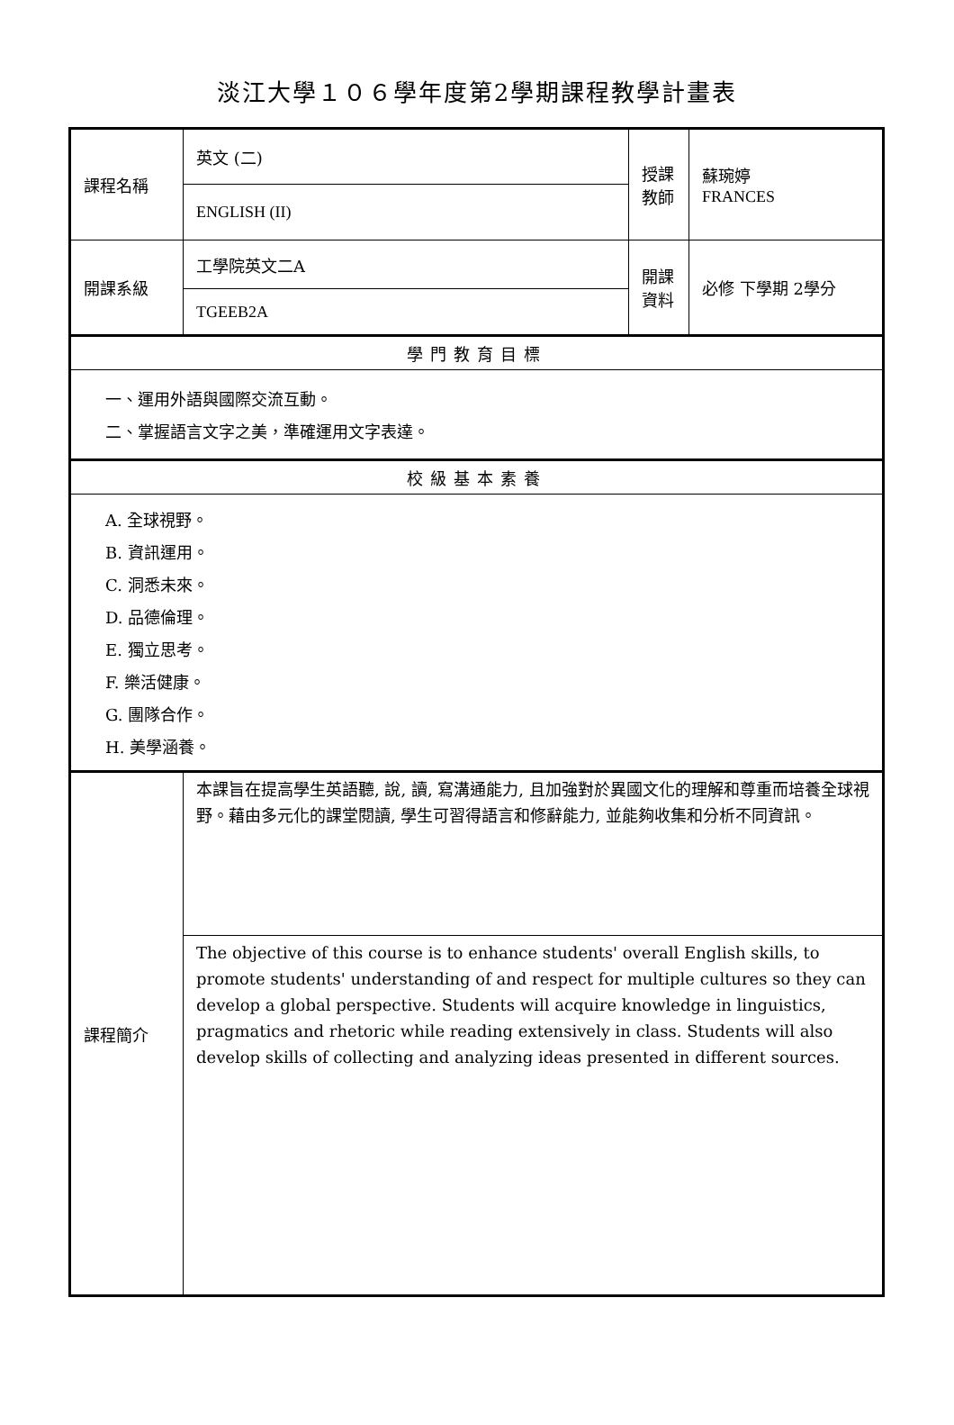淡江大學１０６學年度第2學期課程教學計畫表
| 課程名稱 | 英文 (二) | 授課教師 | 蘇琬婷 FRANCES |
| | ENGLISH (II) | | |
| 開課系級 | 工學院英文二A | 開課資料 | 必修 下學期 2學分 |
| | TGEEB2A | | |
| 學門教育目標 | | | |
| 一、運用外語與國際交流互動。 二、掌握語言文字之美，準確運用文字表達。 | | | |
| 校級基本素養 | | | |
| A. 全球視野。 B. 資訊運用。 C. 洞悉未來。 D. 品德倫理。 E. 獨立思考。 F. 樂活健康。 G. 團隊合作。 H. 美學涵養。 | | | |
| 課程簡介 | 本課旨在提高學生英語聽, 說, 讀, 寫溝通能力, 且加強對於異國文化的理解和尊重而培養全球視野。藉由多元化的課堂閱讀, 學生可習得語言和修辭能力, 並能夠收集和分析不同資訊。 | | |
| | The objective of this course is to enhance students' overall English skills, to promote students' understanding of and respect for multiple cultures so they can develop a global perspective. Students will acquire knowledge in linguistics, pragmatics and rhetoric while reading extensively in class. Students will also develop skills of collecting and analyzing ideas presented in different sources. | | |